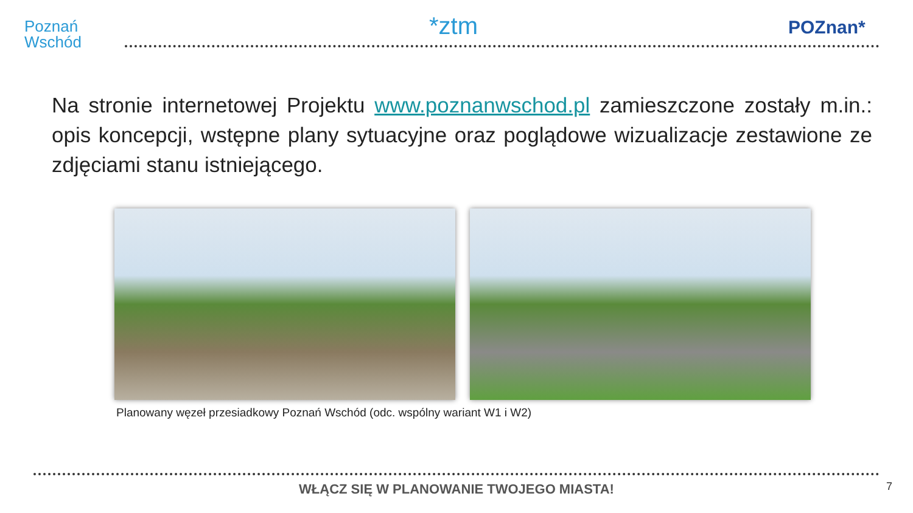Poznań
Wschód
*ztm POZnan*
Na stronie internetowej Projektu www.poznanwschod.pl zamieszczone zostały m.in.: opis koncepcji, wstępne plany sytuacyjne oraz poglądowe wizualizacje zestawione ze zdjęciami stanu istniejącego.
Planowany węzeł przesiadkowy Poznań Wschód (odc. wspólny wariant W1 i W2)
WŁĄCZ SIĘ W PLANOWANIE TWOJEGO MIASTA! 7